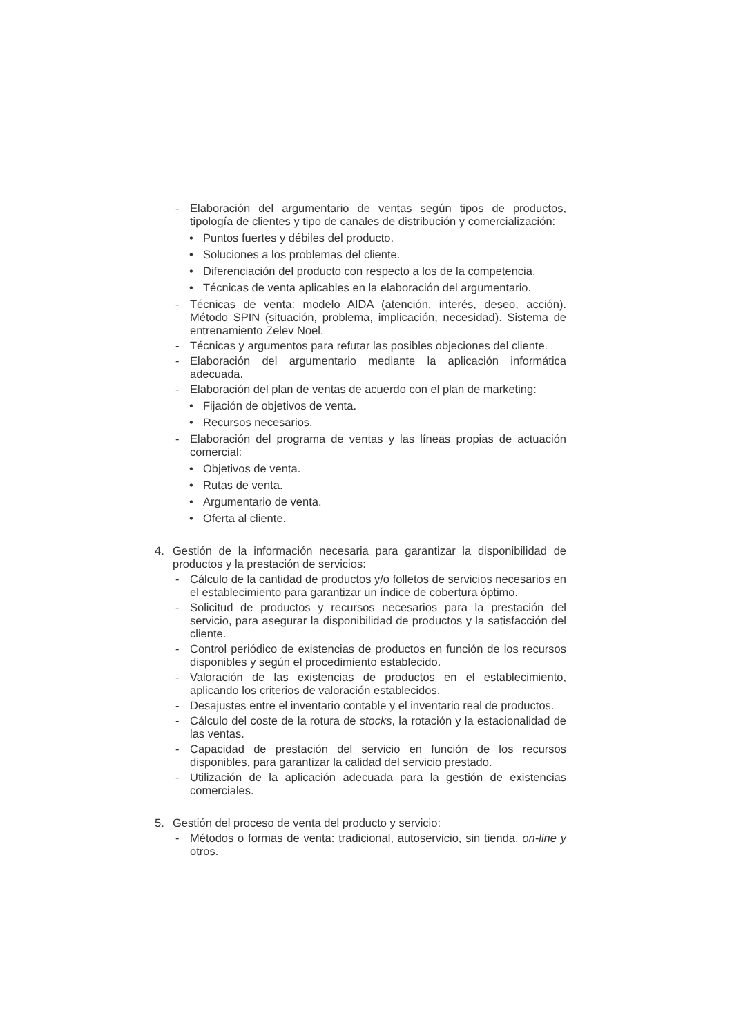- Elaboración del argumentario de ventas según tipos de productos, tipología de clientes y tipo de canales de distribución y comercialización:
• Puntos fuertes y débiles del producto.
• Soluciones a los problemas del cliente.
• Diferenciación del producto con respecto a los de la competencia.
• Técnicas de venta aplicables en la elaboración del argumentario.
- Técnicas de venta: modelo AIDA (atención, interés, deseo, acción). Método SPIN (situación, problema, implicación, necesidad). Sistema de entrenamiento Zelev Noel.
- Técnicas y argumentos para refutar las posibles objeciones del cliente.
- Elaboración del argumentario mediante la aplicación informática adecuada.
- Elaboración del plan de ventas de acuerdo con el plan de marketing:
• Fijación de objetivos de venta.
• Recursos necesarios.
- Elaboración del programa de ventas y las líneas propias de actuación comercial:
• Objetivos de venta.
• Rutas de venta.
• Argumentario de venta.
• Oferta al cliente.
4. Gestión de la información necesaria para garantizar la disponibilidad de productos y la prestación de servicios:
- Cálculo de la cantidad de productos y/o folletos de servicios necesarios en el establecimiento para garantizar un índice de cobertura óptimo.
- Solicitud de productos y recursos necesarios para la prestación del servicio, para asegurar la disponibilidad de productos y la satisfacción del cliente.
- Control periódico de existencias de productos en función de los recursos disponibles y según el procedimiento establecido.
- Valoración de las existencias de productos en el establecimiento, aplicando los criterios de valoración establecidos.
- Desajustes entre el inventario contable y el inventario real de productos.
- Cálculo del coste de la rotura de stocks, la rotación y la estacionalidad de las ventas.
- Capacidad de prestación del servicio en función de los recursos disponibles, para garantizar la calidad del servicio prestado.
- Utilización de la aplicación adecuada para la gestión de existencias comerciales.
5. Gestión del proceso de venta del producto y servicio:
- Métodos o formas de venta: tradicional, autoservicio, sin tienda, on-line y otros.